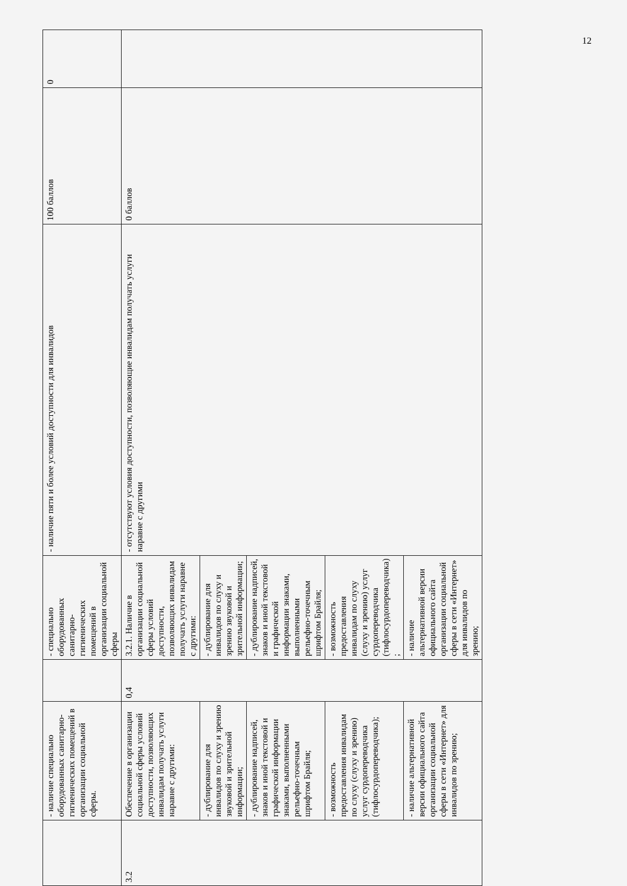12
| | - наличие специально оборудованных санитарно-гигиенических помещений в организации социальной сферы. | | - специально оборудованных санитарно-гигиенических помещений в организации социальной сферы | - наличие пяти и более условий доступности для инвалидов | 100 баллов | 0 |
| 3.2 | Обеспечение в организации социальной сферы условий доступности, позволяющих инвалидам получать услуги наравне с другими: | 0,4 | 3.2.1. Наличие в организации социальной сферы условий доступности, позволяющих инвалидам получать услуги наравне с другими: | - отсутствуют условия доступности, позволяющие инвалидам получать услуги наравне с другими | 0 баллов | |
| | - дублирование для инвалидов по слуху и зрению звуковой и зрительной информации; | | - дублирование для инвалидов по слуху и зрению звуковой и зрительной информации; | | | |
| | - дублирование надписей, знаков и иной текстовой и графической информации знаками, выполненными рельефно-точечным шрифтом Брайля; | | - дублирование надписей, знаков и иной текстовой и графической информации знаками, выполненными рельефно-точечным шрифтом Брайля; | | | |
| | - возможность предоставления инвалидам по слуху (слуху и зрению) услуг сурдопереводчика (тифлосурдопереводчика); | | - возможность предоставления инвалидам по слуху (слуху и зрению) услуг сурдопереводчика (тифлосурдопереводчика) ; | | | |
| | - наличие альтернативной версии официального сайта организации социальной сферы в сети «Интернет» для инвалидов по зрению; | | - наличие альтернативной версии официального сайта организации социальной сферы в сети «Интернет» для инвалидов по зрению; | | | |